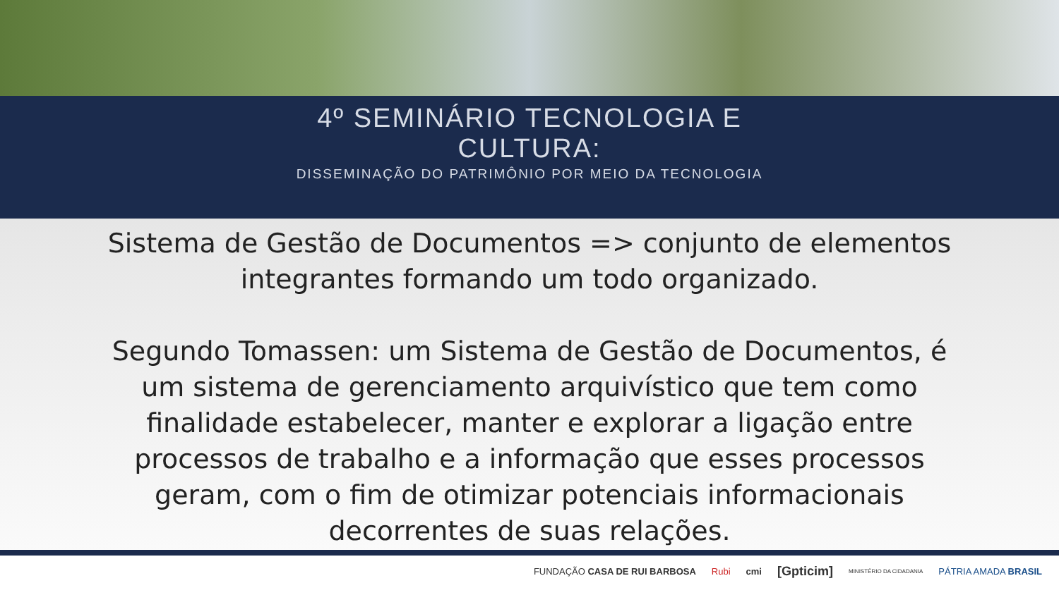4º SEMINÁRIO TECNOLOGIA E
CULTURA:
DISSEMINAÇÃO DO PATRIMÔNIO POR MEIO DA TECNOLOGIA
Sistema de Gestão de Documentos => conjunto de elementos integrantes formando um todo organizado.
Segundo Tomassen: um Sistema de Gestão de Documentos, é um sistema de gerenciamento arquivístico que tem como finalidade estabelecer, manter e explorar a ligação entre processos de trabalho e a informação que esses processos geram, com o fim de otimizar potenciais informacionais decorrentes de suas relações.
FUNDAÇÃO CASA DE RUI BARBOSA Rubi cmi [Gpticim] MINISTÉRIO DA CIDADANIA PÁTRIA AMADA BRASIL